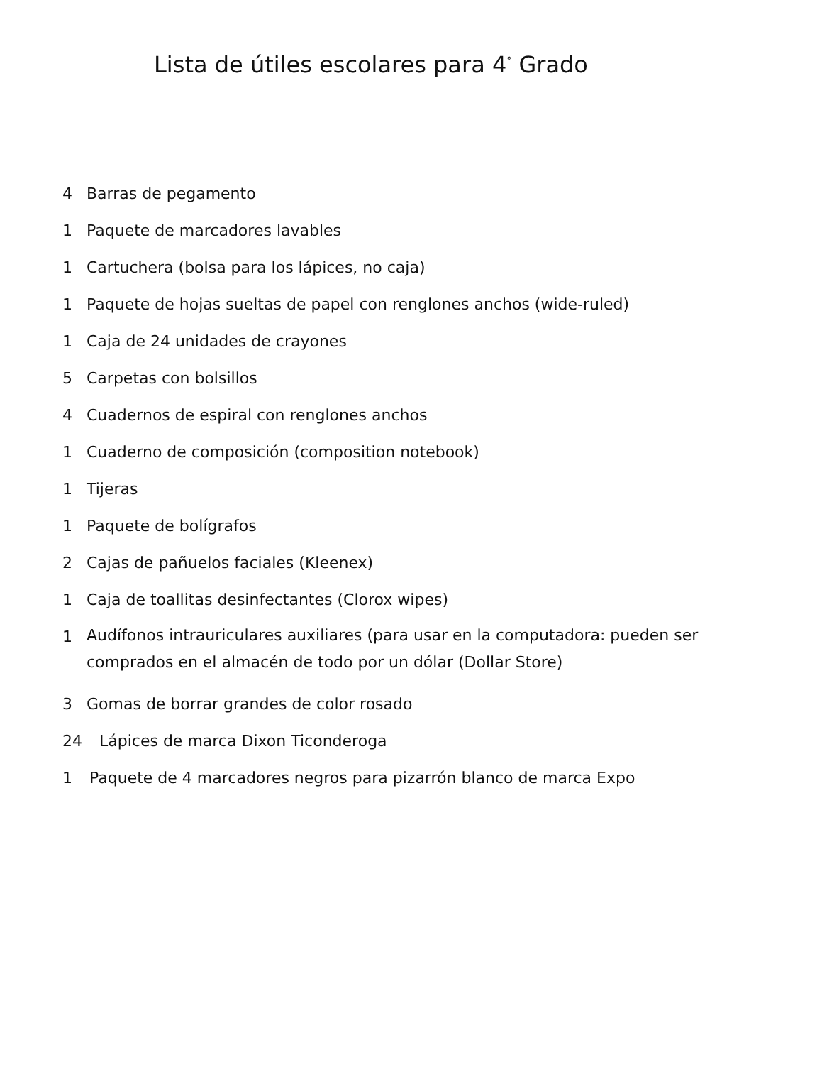Lista de útiles escolares para 4<sup>°</sup> Grado
4 Barras de pegamento
1 Paquete de marcadores lavables
1 Cartuchera (bolsa para los lápices, no caja)
1 Paquete de hojas sueltas de papel con renglones anchos (wide-ruled)
1 Caja de 24 unidades de crayones
5 Carpetas con bolsillos
4 Cuadernos de espiral con renglones anchos
1 Cuaderno de composición (composition notebook)
1 Tijeras
1 Paquete de bolígrafos
2 Cajas de pañuelos faciales (Kleenex)
1 Caja de toallitas desinfectantes (Clorox wipes)
1 Audífonos intrauriculares auxiliares (para usar en la computadora: pueden ser comprados en el almacén de todo por un dólar (Dollar Store)
3 Gomas de borrar grandes de color rosado
24 Lápices de marca Dixon Ticonderoga
1 Paquete de 4 marcadores negros para pizarrón blanco de marca Expo